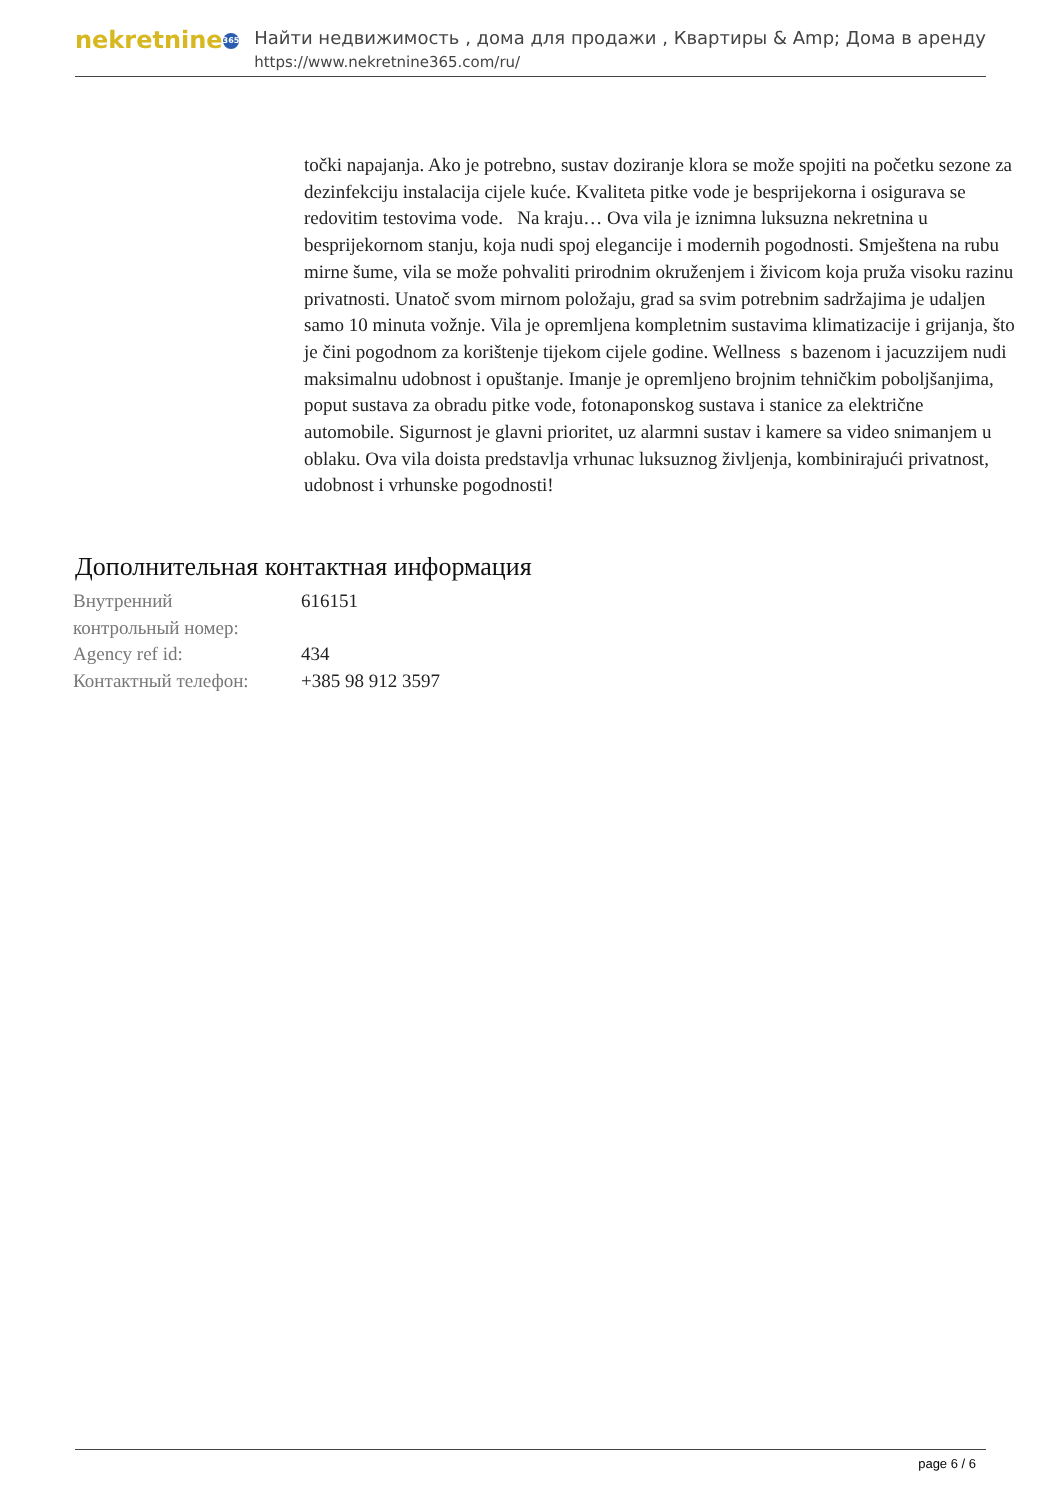nekretnine 365
Найти недвижимость , дома для продажи , Квартиры & Amp; Дома в аренду
https://www.nekretnine365.com/ru/
točki napajanja. Ako je potrebno, sustav doziranje klora se može spojiti na početku sezone za dezinfekciju instalacija cijele kuće. Kvaliteta pitke vode je besprijekorna i osigurava se redovitim testovima vode. Na kraju… Ova vila je iznimna luksuzna nekretnina u besprijekornom stanju, koja nudi spoj elegancije i modernih pogodnosti. Smještena na rubu mirne šume, vila se može pohvaliti prirodnim okruženjem i živicom koja pruža visoku razinu privatnosti. Unatoč svom mirnom položaju, grad sa svim potrebnim sadržajima je udaljen samo 10 minuta vožnje. Vila je opremljena kompletnim sustavima klimatizacije i grijanja, što je čini pogodnom za korištenje tijekom cijele godine. Wellness s bazenom i jacuzzijem nudi maksimalnu udobnost i opuštanje. Imanje je opremljeno brojnim tehničkim poboljšanjima, poput sustava za obradu pitke vode, fotonaponskog sustava i stanice za električne automobile. Sigurnost je glavni prioritet, uz alarmni sustav i kamere sa video snimanjem u oblaku. Ova vila doista predstavlja vrhunac luksuznog življenja, kombinirajući privatnost, udobnost i vrhunske pogodnosti!
Дополнительная контактная информация
| Внутренний контрольный номер: | 616151 |
| Agency ref id: | 434 |
| Контактный телефон: | +385 98 912 3597 |
page 6 / 6